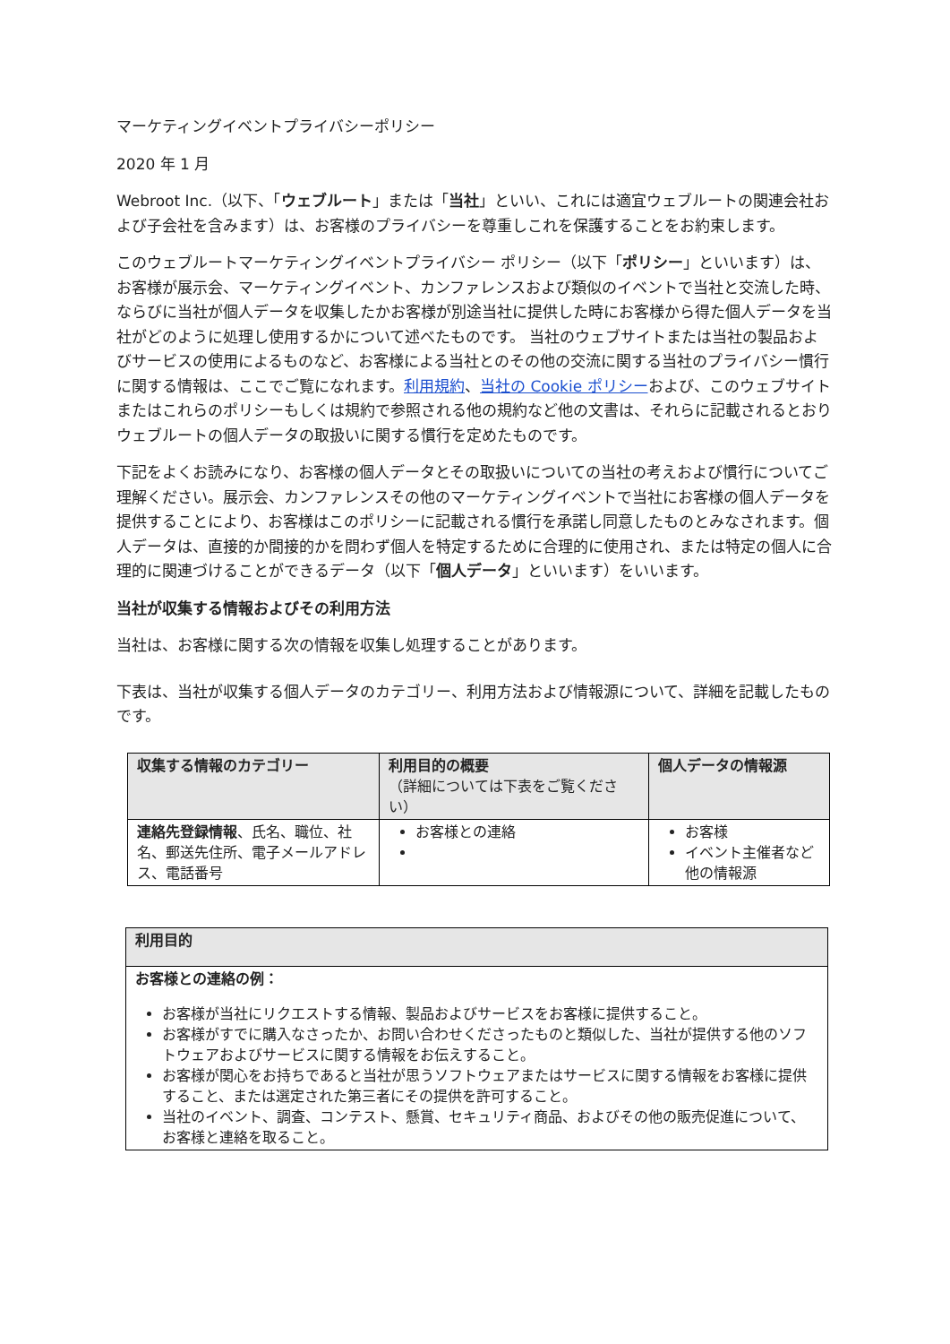マーケティングイベントプライバシーポリシー
2020 年 1 月
Webroot Inc.（以下、「ウェブルート」または「当社」といい、これには適宜ウェブルートの関連会社および子会社を含みます）は、お客様のプライバシーを尊重しこれを保護することをお約束します。
このウェブルートマーケティングイベントプライバシー ポリシー（以下「ポリシー」といいます）は、お客様が展示会、マーケティングイベント、カンファレンスおよび類似のイベントで当社と交流した時、ならびに当社が個人データを収集したかお客様が別途当社に提供した時にお客様から得た個人データを当社がどのように処理し使用するかについて述べたものです。 当社のウェブサイトまたは当社の製品およびサービスの使用によるものなど、お客様による当社とのその他の交流に関する当社のプライバシー慣行に関する情報は、ここでご覧になれます。利用規約、当社の Cookie ポリシーおよび、このウェブサイトまたはこれらのポリシーもしくは規約で参照される他の規約など他の文書は、それらに記載されるとおりウェブルートの個人データの取扱いに関する慣行を定めたものです。
下記をよくお読みになり、お客様の個人データとその取扱いについての当社の考えおよび慣行についてご理解ください。展示会、カンファレンスその他のマーケティングイベントで当社にお客様の個人データを提供することにより、お客様はこのポリシーに記載される慣行を承諾し同意したものとみなされます。個人データは、直接的か間接的かを問わず個人を特定するために合理的に使用され、または特定の個人に合理的に関連づけることができるデータ（以下「個人データ」といいます）をいいます。
当社が収集する情報およびその利用方法
当社は、お客様に関する次の情報を収集し処理することがあります。
下表は、当社が収集する個人データのカテゴリー、利用方法および情報源について、詳細を記載したものです。
| 収集する情報のカテゴリー | 利用目的の概要 （詳細については下表をご覧ください） | 個人データの情報源 |
| --- | --- | --- |
| 連絡先登録情報 、氏名、職位、社名、郵送先住所、電子メールアドレス、電話番号 | お客様との連絡 | お客様 イベント主催者など他の情報源 |
| 利用目的 |
| --- |
| お客様との連絡の例： お客様が当社にリクエストする情報、製品およびサービスをお客様に提供すること。 お客様がすでに購入なさったか、お問い合わせくださったものと類似した、当社が提供する他のソフトウェアおよびサービスに関する情報をお伝えすること。 お客様が関心をお持ちであると当社が思うソフトウェアまたはサービスに関する情報をお客様に提供すること、または選定された第三者にその提供を許可すること。 当社のイベント、調査、コンテスト、懸賞、セキュリティ商品、およびその他の販売促進について、お客様と連絡を取ること。 |